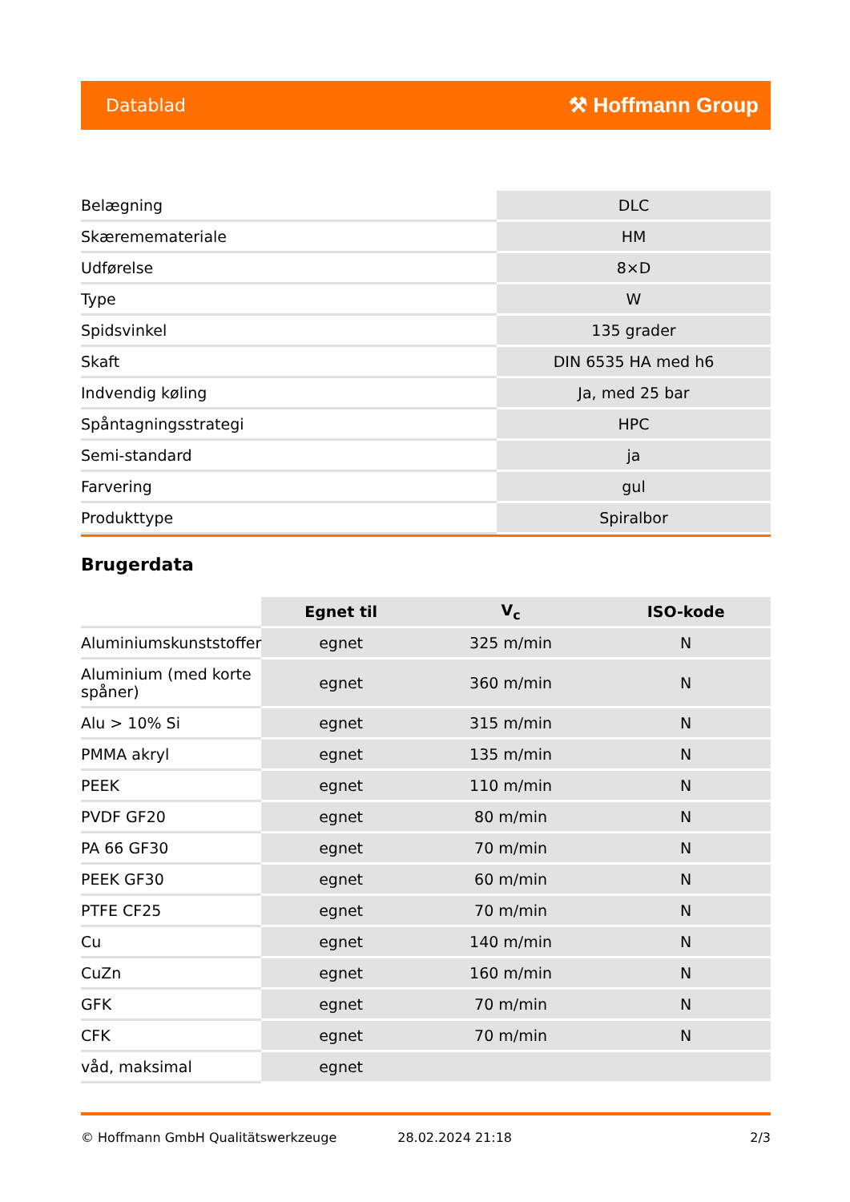Datablad ⚒ Hoffmann Group
| Belægning | DLC |
| Skærememateriale | HM |
| Udførelse | 8×D |
| Type | W |
| Spidsvinkel | 135 grader |
| Skaft | DIN 6535 HA med h6 |
| Indvendig køling | Ja, med 25 bar |
| Spåntagningsstrategi | HPC |
| Semi-standard | ja |
| Farvering | gul |
| Produkttype | Spiralbor |
Brugerdata
| | Egnet til | V<sub>c</sub> | ISO-kode |
| --- | --- | --- | --- |
| Aluminiumskunststoffer | egnet | 325 m/min | N |
| Aluminium (med korte spåner) | egnet | 360 m/min | N |
| Alu > 10% Si | egnet | 315 m/min | N |
| PMMA akryl | egnet | 135 m/min | N |
| PEEK | egnet | 110 m/min | N |
| PVDF GF20 | egnet | 80 m/min | N |
| PA 66 GF30 | egnet | 70 m/min | N |
| PEEK GF30 | egnet | 60 m/min | N |
| PTFE CF25 | egnet | 70 m/min | N |
| Cu | egnet | 140 m/min | N |
| CuZn | egnet | 160 m/min | N |
| GFK | egnet | 70 m/min | N |
| CFK | egnet | 70 m/min | N |
| våd, maksimal | egnet | | |
© Hoffmann GmbH Qualitätswerkzeuge 28.02.2024 21:18 2/3